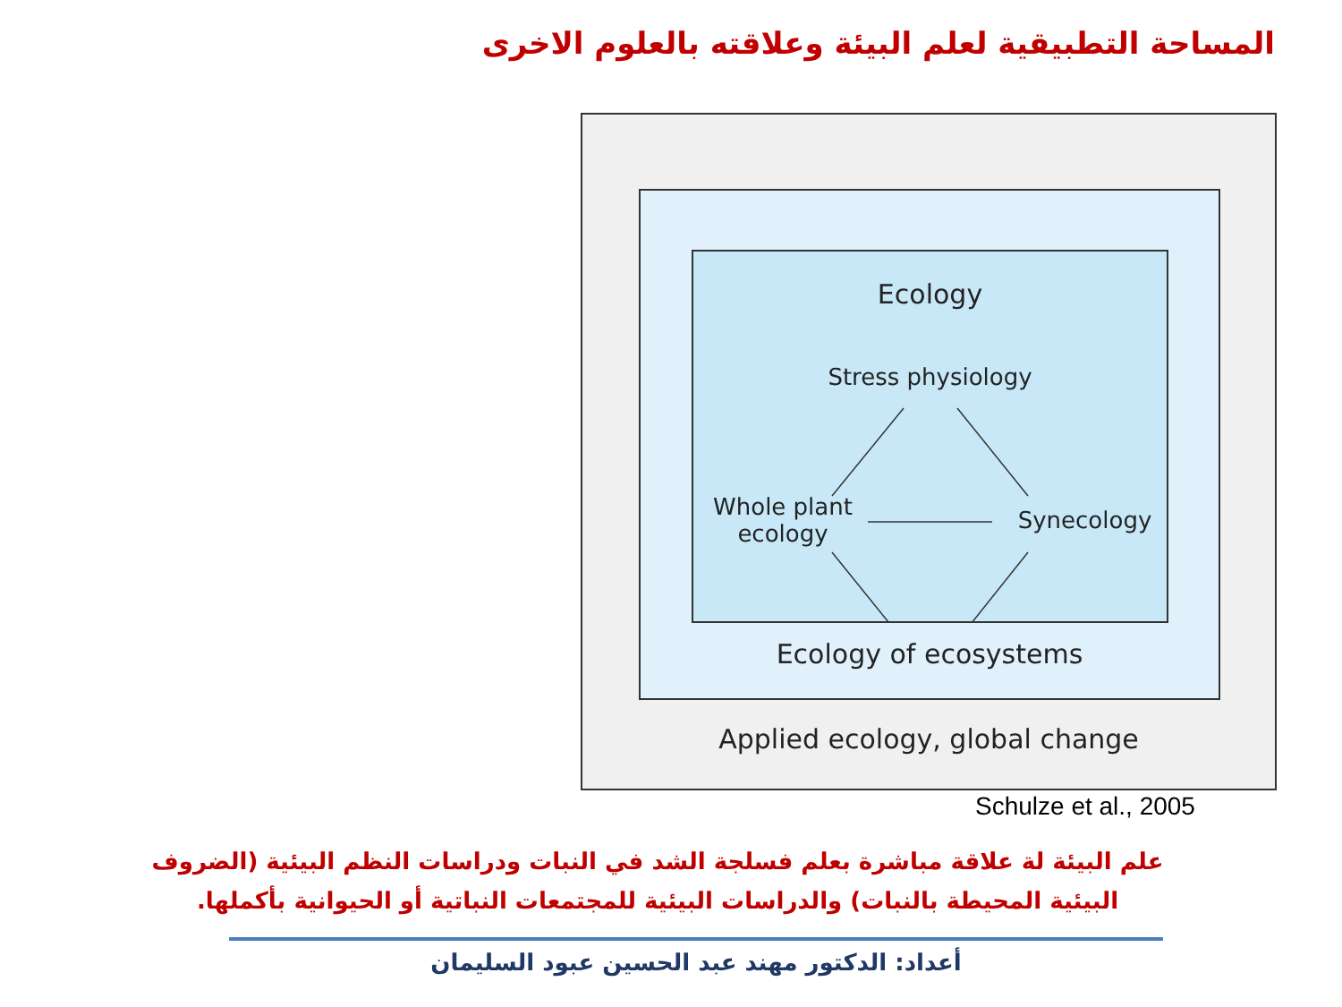المساحة التطبيقية لعلم البيئة وعلاقته بالعلوم الاخرى
Ecology
Stress physiology
Whole plant
ecology
Synecology
Ecology of ecosystems
Applied ecology, global change
Schulze et al., 2005
علم البيئة لة علاقة مباشرة بعلم فسلجة الشد في النبات ودراسات النظم البيئية (الضروف البيئية المحيطة بالنبات) والدراسات البيئية للمجتمعات النباتية أو الحيوانية بأكملها.
أعداد: الدكتور مهند عبد الحسين عبود السليمان